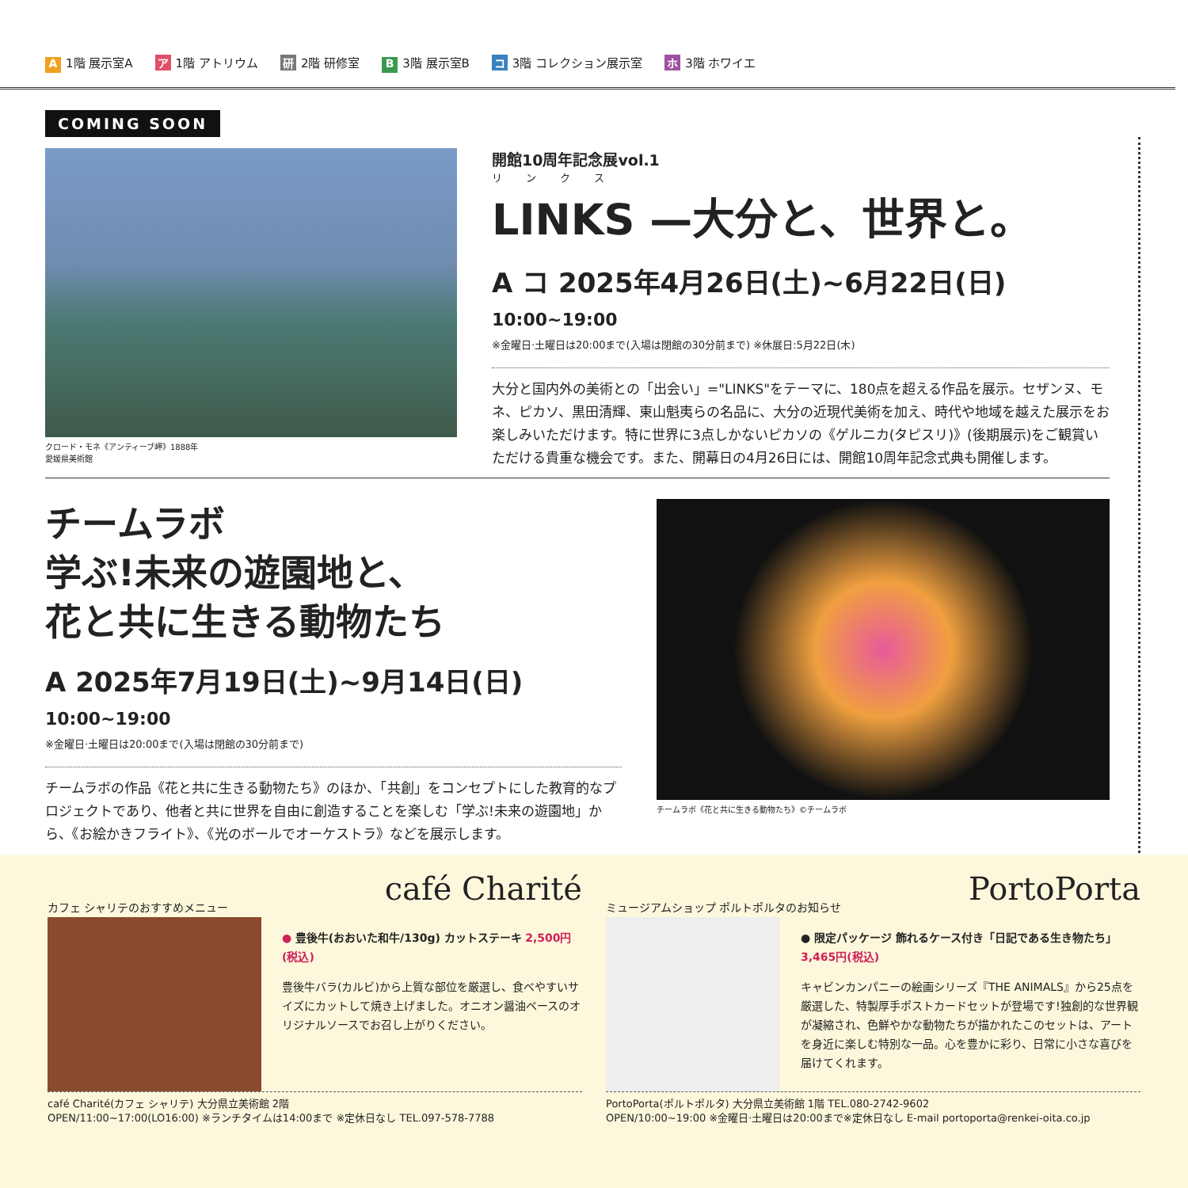A 1階 展示室A ア 1階 アトリウム 研 2階 研修室 B 3階 展示室B コ 3階 コレクション展示室 ホ 3階 ホワイエ
COMING SOON
クロード・モネ《アンティーブ岬》1888年
愛媛県美術館
開館10周年記念展vol.1
リンクス
LINKS —大分と、世界と。
A コ 2025年4月26日(土)~6月22日(日) 10:00~19:00
※金曜日·土曜日は20:00まで(入場は閉館の30分前まで) ※休展日:5月22日(木)
大分と国内外の美術との「出会い」="LINKS"をテーマに、180点を超える作品を展示。セザンヌ、モネ、ピカソ、黒田清輝、東山魁夷らの名品に、大分の近現代美術を加え、時代や地域を越えた展示をお楽しみいただけます。特に世界に3点しかないピカソの《ゲルニカ(タピスリ)》(後期展示)をご観賞いただける貴重な機会です。また、開幕日の4月26日には、開館10周年記念式典も開催します。
チームラボ
学ぶ!未来の遊園地と、
花と共に生きる動物たち
A 2025年7月19日(土)~9月14日(日) 10:00~19:00
※金曜日·土曜日は20:00まで(入場は閉館の30分前まで)
チームラボの作品《花と共に生きる動物たち》のほか、「共創」をコンセプトにした教育的なプロジェクトであり、他者と共に世界を自由に創造することを楽しむ「学ぶ!未来の遊園地」から、《お絵かきフライト》、《光のボールでオーケストラ》などを展示します。
チームラボ《花と共に生きる動物たち》©チームラボ
café Charité
カフェ シャリテのおすすめメニュー
● 豊後牛(おおいた和牛/130g) カットステーキ 2,500円(税込)
豊後牛バラ(カルビ)から上質な部位を厳選し、食べやすいサイズにカットして焼き上げました。オニオン醤油ベースのオリジナルソースでお召し上がりください。
café Charité(カフェ シャリテ) 大分県立美術館 2階
OPEN/11:00~17:00(LO16:00) ※ランチタイムは14:00まで ※定休日なし TEL.097-578-7788
PortoPorta
ミュージアムショップ ポルトポルタのお知らせ
● 限定パッケージ 飾れるケース付き「日記である生き物たち」 3,465円(税込)
キャビンカンパニーの絵画シリーズ『THE ANIMALS』から25点を厳選した、特製厚手ポストカードセットが登場です!独創的な世界観が凝縮され、色鮮やかな動物たちが描かれたこのセットは、アートを身近に楽しむ特別な一品。心を豊かに彩り、日常に小さな喜びを届けてくれます。
PortoPorta(ポルトポルタ) 大分県立美術館 1階 TEL.080-2742-9602
OPEN/10:00~19:00 ※金曜日·土曜日は20:00まで※定休日なし E-mail portoporta@renkei-oita.co.jp